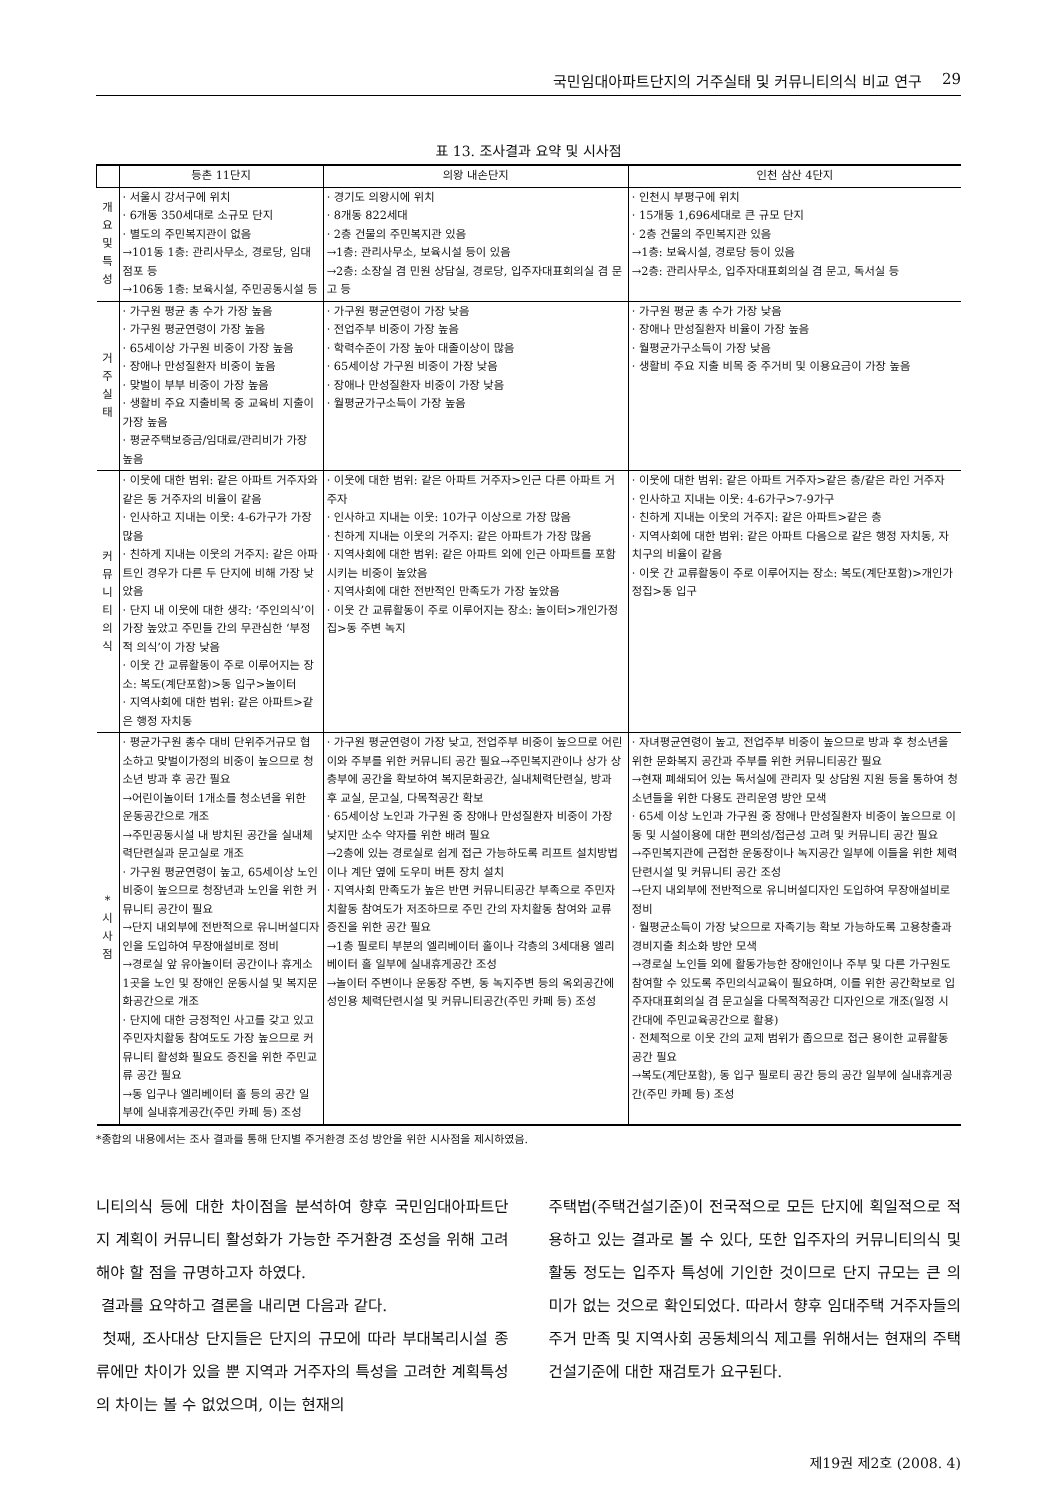국민임대아파트단지의 거주실태 및 커뮤니티의식 비교 연구 29
표 13. 조사결과 요약 및 시사점
| | 등촌 11단지 | 의왕 내손단지 | 인천 삼산 4단지 |
| --- | --- | --- | --- |
| 개 요 및 특 성 | · 서울시 강서구에 위치 · 6개동 350세대로 소규모 단지 · 별도의 주민복지관이 없음 →101동 1층: 관리사무소, 경로당, 임대점포 등 →106동 1층: 보육시설, 주민공동시설 등 | · 경기도 의왕시에 위치 · 8개동 822세대 · 2층 건물의 주민복지관 있음 →1층: 관리사무소, 보육시설 등이 있음 →2층: 소장실 겸 민원 상담실, 경로당, 입주자대표회의실 겸 문고 등 | · 인천시 부평구에 위치 · 15개동 1,696세대로 큰 규모 단지 · 2층 건물의 주민복지관 있음 →1층: 보육시설, 경로당 등이 있음 →2층: 관리사무소, 입주자대표회의실 겸 문고, 독서실 등 |
| 거 주 실 태 | · 가구원 평균 총 수가 가장 높음 · 가구원 평균연령이 가장 높음 · 65세이상 가구원 비중이 가장 높음 · 장애나 만성질환자 비중이 높음 · 맞벌이 부부 비중이 가장 높음 · 생활비 주요 지출비목 중 교육비 지출이 가장 높음 · 평균주택보증금/임대료/관리비가 가장 높음 | · 가구원 평균연령이 가장 낮음 · 전업주부 비중이 가장 높음 · 학력수준이 가장 높아 대졸이상이 많음 · 65세이상 가구원 비중이 가장 낮음 · 장애나 만성질환자 비중이 가장 낮음 · 월평균가구소득이 가장 높음 | · 가구원 평균 총 수가 가장 낮음 · 장애나 만성질환자 비율이 가장 높음 · 월평균가구소득이 가장 낮음 · 생활비 주요 지출 비목 중 주거비 및 이용요금이 가장 높음 |
| 커 뮤 니 티 의 식 | · 이웃에 대한 범위: 같은 아파트 거주자와 같은 동 거주자의 비율이 같음 · 인사하고 지내는 이웃: 4-6가구가 가장 많음 · 친하게 지내는 이웃의 거주지: 같은 아파트인 경우가 다른 두 단지에 비해 가장 낮았음 · 단지 내 이웃에 대한 생각: ‘주인의식’이 가장 높았고 주민들 간의 무관심한 ‘부정적 의식’이 가장 낮음 · 이웃 간 교류활동이 주로 이루어지는 장소: 복도(계단포함)>동 입구>놀이터 · 지역사회에 대한 범위: 같은 아파트>같은 행정 자치동 | · 이웃에 대한 범위: 같은 아파트 거주자>인근 다른 아파트 거주자 · 인사하고 지내는 이웃: 10가구 이상으로 가장 많음 · 친하게 지내는 이웃의 거주지: 같은 아파트가 가장 많음 · 지역사회에 대한 범위: 같은 아파트 외에 인근 아파트를 포함시키는 비중이 높았음 · 지역사회에 대한 전반적인 만족도가 가장 높았음 · 이웃 간 교류활동이 주로 이루어지는 장소: 놀이터>개인가정집>동 주변 녹지 | · 이웃에 대한 범위: 같은 아파트 거주자>같은 층/같은 라인 거주자 · 인사하고 지내는 이웃: 4-6가구>7-9가구 · 친하게 지내는 이웃의 거주지: 같은 아파트>같은 층 · 지역사회에 대한 범위: 같은 아파트 다음으로 같은 행정 자치동, 자치구의 비율이 같음 · 이웃 간 교류활동이 주로 이루어지는 장소: 복도(계단포함)>개인가정집>동 입구 |
| * 시 사 점 | · 평균가구원 총수 대비 단위주거규모 협소하고 맞벌이가정의 비중이 높으므로 청소년 방과 후 공간 필요 →어린이놀이터 1개소를 청소년을 위한 운동공간으로 개조 →주민공동시설 내 방치된 공간을 실내체력단련실과 문고실로 개조 · 가구원 평균연령이 높고, 65세이상 노인 비중이 높으므로 청장년과 노인을 위한 커뮤니티 공간이 필요 →단지 내외부에 전반적으로 유니버설디자인을 도입하여 무장애설비로 정비 →경로실 앞 유아놀이터 공간이나 휴게소 1곳을 노인 및 장애인 운동시설 및 복지문화공간으로 개조 · 단지에 대한 긍정적인 사고를 갖고 있고 주민자치활동 참여도도 가장 높으므로 커뮤니티 활성화 필요도 증진을 위한 주민교류 공간 필요 →동 입구나 엘리베이터 홀 등의 공간 일부에 실내휴게공간(주민 카페 등) 조성 | · 가구원 평균연령이 가장 낮고, 전업주부 비중이 높으므로 어린이와 주부를 위한 커뮤니티 공간 필요→주민복지관이나 상가 상층부에 공간을 확보하여 복지문화공간, 실내체력단련실, 방과 후 교실, 문고실, 다목적공간 확보 · 65세이상 노인과 가구원 중 장애나 만성질환자 비중이 가장 낮지만 소수 약자를 위한 배려 필요 →2층에 있는 경로실로 쉽게 접근 가능하도록 리프트 설치방법이나 계단 옆에 도우미 버튼 장치 설치 · 지역사회 만족도가 높은 반면 커뮤니티공간 부족으로 주민자치활동 참여도가 저조하므로 주민 간의 자치활동 참여와 교류 증진을 위한 공간 필요 →1층 필로티 부분의 엘리베이터 홀이나 각층의 3세대용 엘리베이터 홀 일부에 실내휴게공간 조성 →놀이터 주변이나 운동장 주변, 동 녹지주변 등의 옥외공간에 성인용 체력단련시설 및 커뮤니티공간(주민 카페 등) 조성 | · 자녀평균연령이 높고, 전업주부 비중이 높으므로 방과 후 청소년을 위한 문화복지 공간과 주부를 위한 커뮤니티공간 필요 →현재 폐쇄되어 있는 독서실에 관리자 및 상담원 지원 등을 통하여 청소년들을 위한 다용도 관리운영 방안 모색 · 65세 이상 노인과 가구원 중 장애나 만성질환자 비중이 높으므로 이동 및 시설이용에 대한 편의성/접근성 고려 및 커뮤니티 공간 필요 →주민복지관에 근접한 운동장이나 녹지공간 일부에 이들을 위한 체력단련시설 및 커뮤니티 공간 조성 →단지 내외부에 전반적으로 유니버설디자인 도입하여 무장애설비로 정비 · 월평균소득이 가장 낮으므로 자족기능 확보 가능하도록 고용창출과 경비지출 최소화 방안 모색 →경로실 노인들 외에 활동가능한 장애인이나 주부 및 다른 가구원도 참여할 수 있도록 주민의식교육이 필요하며, 이를 위한 공간확보로 입주자대표회의실 겸 문고실을 다목적적공간 디자인으로 개조(일정 시간대에 주민교육공간으로 활용) · 전체적으로 이웃 간의 교제 범위가 좁으므로 접근 용이한 교류활동 공간 필요 →복도(계단포함), 동 입구 필로티 공간 등의 공간 일부에 실내휴게공간(주민 카페 등) 조성 |
*종합의 내용에서는 조사 결과를 통해 단지별 주거환경 조성 방안을 위한 시사점을 제시하였음.
니티의식 등에 대한 차이점을 분석하여 향후 국민임대아파트단지 계획이 커뮤니티 활성화가 가능한 주거환경 조성을 위해 고려해야 할 점을 규명하고자 하였다.
결과를 요약하고 결론을 내리면 다음과 같다.
첫째, 조사대상 단지들은 단지의 규모에 따라 부대복리시설 종류에만 차이가 있을 뿐 지역과 거주자의 특성을 고려한 계획특성의 차이는 볼 수 없었으며, 이는 현재의
주택법(주택건설기준)이 전국적으로 모든 단지에 획일적으로 적용하고 있는 결과로 볼 수 있다, 또한 입주자의 커뮤니티의식 및 활동 정도는 입주자 특성에 기인한 것이므로 단지 규모는 큰 의미가 없는 것으로 확인되었다. 따라서 향후 임대주택 거주자들의 주거 만족 및 지역사회 공동체의식 제고를 위해서는 현재의 주택건설기준에 대한 재검토가 요구된다.
제19권 제2호 (2008. 4)